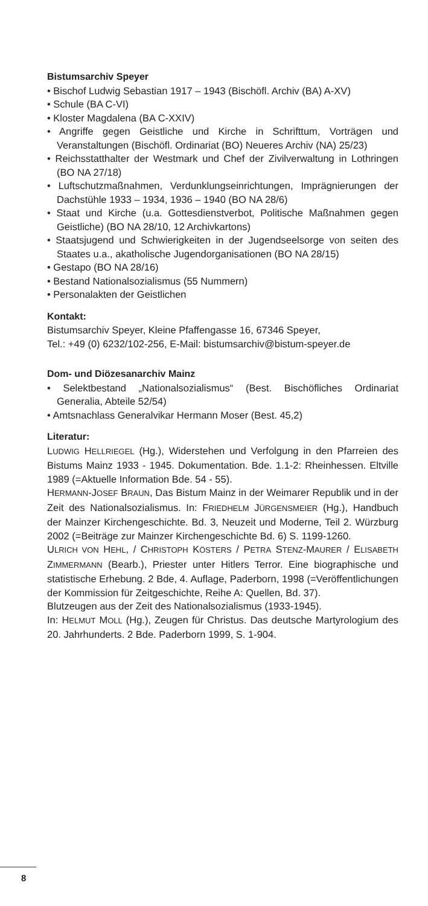Bistumsarchiv Speyer
• Bischof Ludwig Sebastian 1917 – 1943 (Bischöfl. Archiv (BA) A-XV)
• Schule (BA C-VI)
• Kloster Magdalena (BA C-XXIV)
• Angriffe gegen Geistliche und Kirche in Schrifttum, Vorträgen und Veranstaltungen (Bischöfl. Ordinariat (BO) Neueres Archiv (NA) 25/23)
• Reichsstatthalter der Westmark und Chef der Zivilverwaltung in Lothringen (BO NA 27/18)
• Luftschutzmaßnahmen, Verdunklungseinrichtungen, Imprägnierungen der Dachstühle 1933 – 1934, 1936 – 1940 (BO NA 28/6)
• Staat und Kirche (u.a. Gottesdienstverbot, Politische Maßnahmen gegen Geistliche) (BO NA 28/10, 12 Archivkartons)
• Staatsjugend und Schwierigkeiten in der Jugendseelsorge von seiten des Staates u.a., akatholische Jugendorganisationen (BO NA 28/15)
• Gestapo (BO NA 28/16)
• Bestand Nationalsozialismus (55 Nummern)
• Personalakten der Geistlichen
Kontakt:
Bistumsarchiv Speyer, Kleine Pfaffengasse 16, 67346 Speyer,
Tel.: +49 (0) 6232/102-256, E-Mail: bistumsarchiv@bistum-speyer.de
Dom- und Diözesanarchiv Mainz
• Selektbestand „Nationalsozialismus“ (Best. Bischöfliches Ordinariat Generalia, Abteile 52/54)
• Amtsnachlass Generalvikar Hermann Moser (Best. 45,2)
Literatur:
LUDWIG HELLRIEGEL (Hg.), Widerstehen und Verfolgung in den Pfarreien des Bistums Mainz 1933 - 1945. Dokumentation. Bde. 1.1-2: Rheinhessen. Eltville 1989 (=Aktuelle Information Bde. 54 - 55).
HERMANN-JOSEF BRAUN, Das Bistum Mainz in der Weimarer Republik und in der Zeit des Nationalsozialismus. In: FRIEDHELM JÜRGENSMEIER (Hg.), Handbuch der Mainzer Kirchengeschichte. Bd. 3, Neuzeit und Moderne, Teil 2. Würzburg 2002 (=Beiträge zur Mainzer Kirchengeschichte Bd. 6) S. 1199-1260.
ULRICH VON HEHL, / CHRISTOPH KÖSTERS / PETRA STENZ-MAURER / ELISABETH ZIMMERMANN (Bearb.), Priester unter Hitlers Terror. Eine biographische und statistische Erhebung. 2 Bde, 4. Auflage, Paderborn, 1998 (=Veröffentlichungen der Kommission für Zeitgeschichte, Reihe A: Quellen, Bd. 37).
Blutzeugen aus der Zeit des Nationalsozialismus (1933-1945).
In: HELMUT MOLL (Hg.), Zeugen für Christus. Das deutsche Martyrologium des 20. Jahrhunderts. 2 Bde. Paderborn 1999, S. 1-904.
8